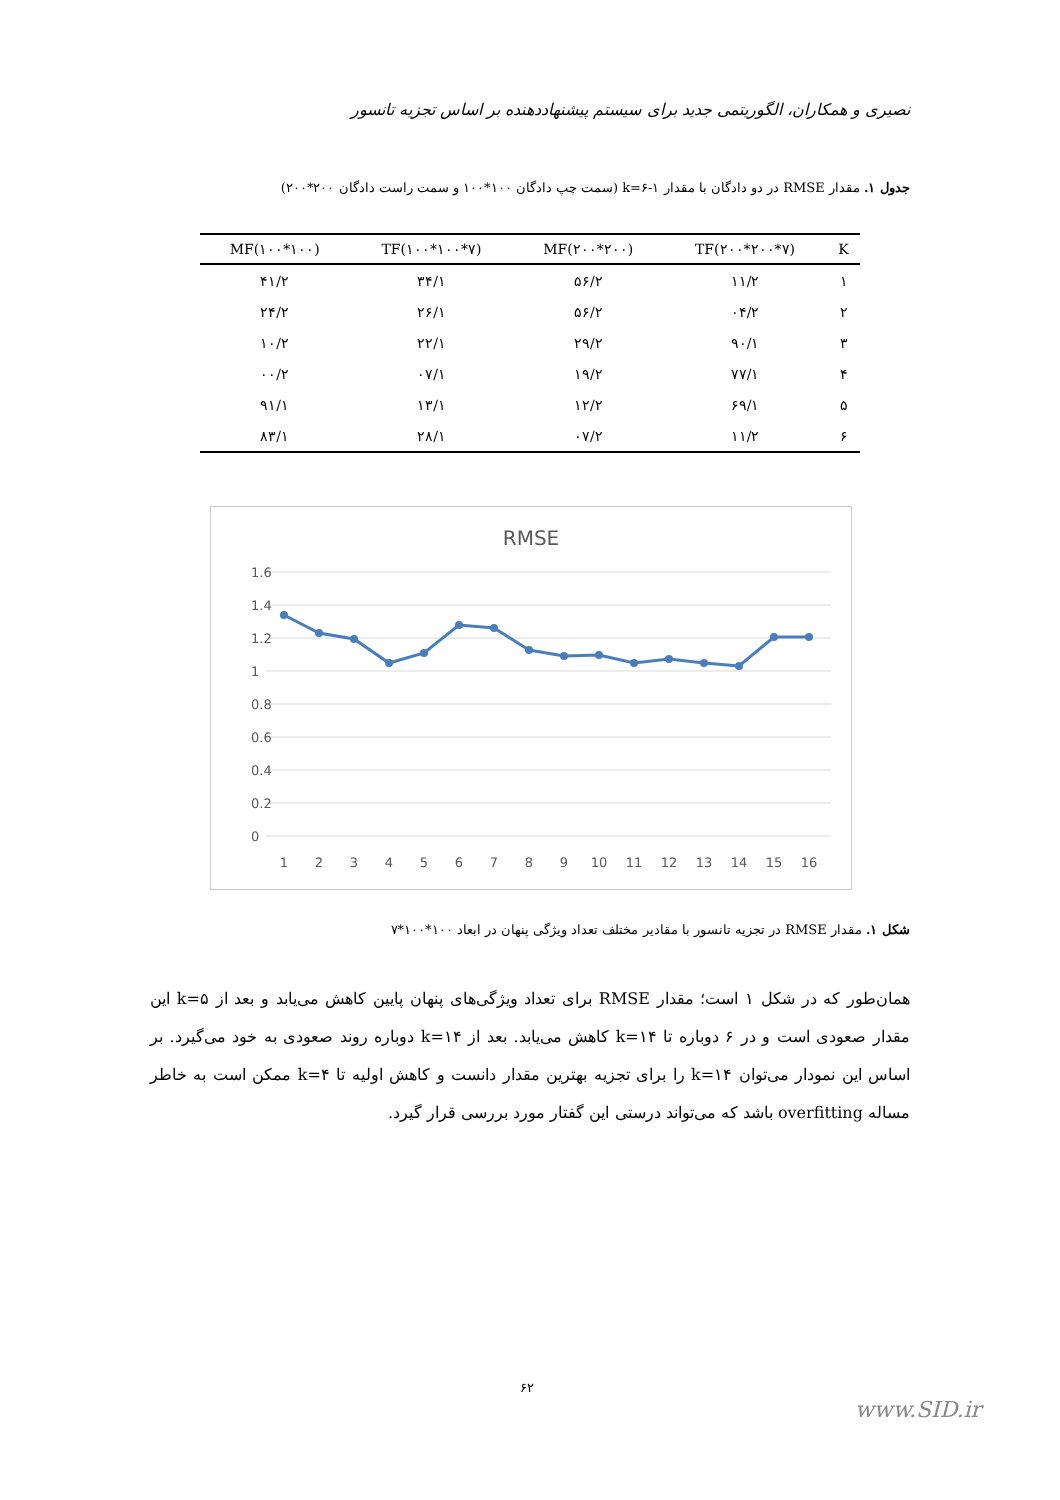نصیری و همکاران، الگوریتمی جدید برای سیستم پیشنهاددهنده بر اساس تجزیه تانسور
جدول ۱. مقدار RMSE در دو دادگان با مقدار ۱-۶=k (سمت چپ دادگان ۱۰۰*۱۰۰ و سمت راست دادگان ۲۰۰*۲۰۰)
| K | TF(۲۰۰*۲۰۰*۷) | MF(۲۰۰*۲۰۰) | TF(۱۰۰*۱۰۰*۷) | MF(۱۰۰*۱۰۰) |
| --- | --- | --- | --- | --- |
| ۱ | ۱۱/۲ | ۵۶/۲ | ۳۴/۱ | ۴۱/۲ |
| ۲ | ۰۴/۲ | ۵۶/۲ | ۲۶/۱ | ۲۴/۲ |
| ۳ | ۹۰/۱ | ۲۹/۲ | ۲۲/۱ | ۱۰/۲ |
| ۴ | ۷۷/۱ | ۱۹/۲ | ۰۷/۱ | ۰۰/۲ |
| ۵ | ۶۹/۱ | ۱۲/۲ | ۱۳/۱ | ۹۱/۱ |
| ۶ | ۱۱/۲ | ۰۷/۲ | ۲۸/۱ | ۸۳/۱ |
RMSE
1.6
1.4
1.2
1
0.8
0.6
0.4
0.2
0
1
2
3
4
5
6
7
8
9
10
11
12
13
14
15
16
شکل ۱. مقدار RMSE در تجزیه تانسور با مقادیر مختلف تعداد ویژگی پنهان در ابعاد ۱۰۰*۱۰۰*۷
همان‌طور که در شکل ۱ است؛ مقدار RMSE برای تعداد ویژگی‌های پنهان پایین کاهش می‌یابد و بعد از ۵=k این مقدار صعودی است و در ۶ دوباره تا ۱۴=k کاهش می‌یابد. بعد از ۱۴=k دوباره روند صعودی به خود می‌گیرد. بر اساس این نمودار می‌توان ۱۴=k را برای تجزیه بهترین مقدار دانست و کاهش اولیه تا ۴=k ممکن است به خاطر مساله overfitting باشد که می‌تواند درستی این گفتار مورد بررسی قرار گیرد.
۶۲
www.SID.ir